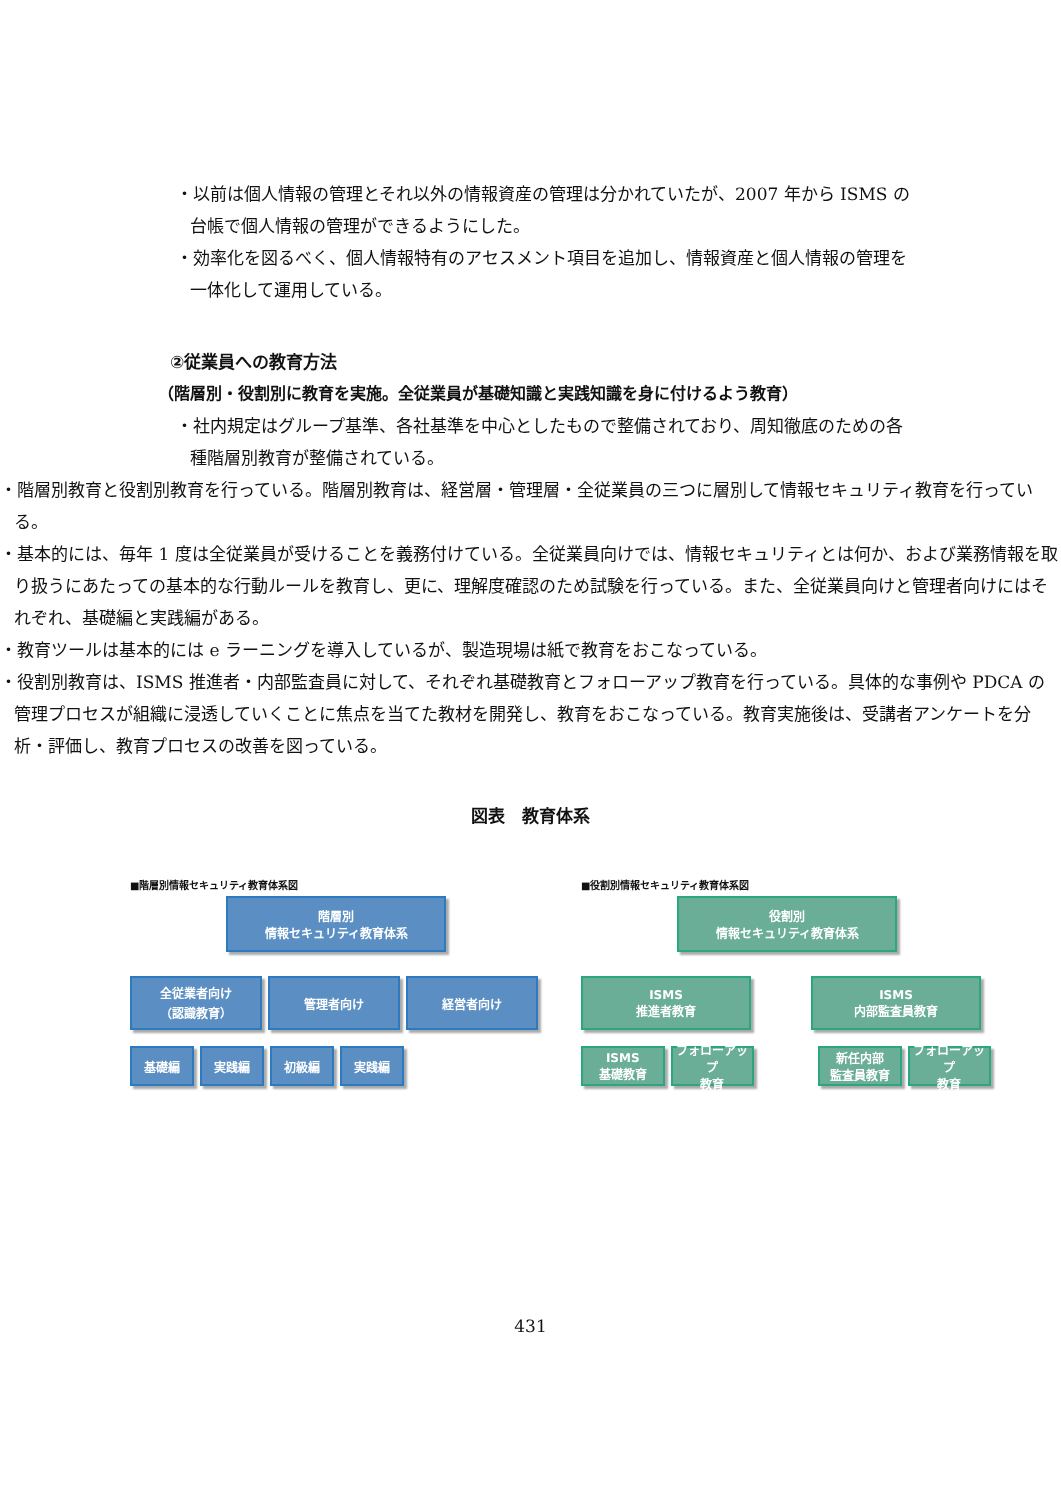・以前は個人情報の管理とそれ以外の情報資産の管理は分かれていたが、2007 年から ISMS の台帳で個人情報の管理ができるようにした。
・効率化を図るべく、個人情報特有のアセスメント項目を追加し、情報資産と個人情報の管理を一体化して運用している。
②従業員への教育方法
（階層別・役割別に教育を実施。全従業員が基礎知識と実践知識を身に付けるよう教育）
・社内規定はグループ基準、各社基準を中心としたもので整備されており、周知徹底のための各種階層別教育が整備されている。
・階層別教育と役割別教育を行っている。階層別教育は、経営層・管理層・全従業員の三つに層別して情報セキュリティ教育を行っている。
・基本的には、毎年 1 度は全従業員が受けることを義務付けている。全従業員向けでは、情報セキュリティとは何か、および業務情報を取り扱うにあたっての基本的な行動ルールを教育し、更に、理解度確認のため試験を行っている。また、全従業員向けと管理者向けにはそれぞれ、基礎編と実践編がある。
・教育ツールは基本的には e ラーニングを導入しているが、製造現場は紙で教育をおこなっている。
・役割別教育は、ISMS 推進者・内部監査員に対して、それぞれ基礎教育とフォローアップ教育を行っている。具体的な事例や PDCA の管理プロセスが組織に浸透していくことに焦点を当てた教材を開発し、教育をおこなっている。教育実施後は、受講者アンケートを分析・評価し、教育プロセスの改善を図っている。
図表　教育体系
■階層別情報セキュリティ教育体系図
階層別
情報セキュリティ教育体系
全従業者向け
（認識教育）
管理者向け 経営者向け
基礎編 実践編 初級編 実践編
■役割別情報セキュリティ教育体系図
役割別
情報セキュリティ教育体系
ISMS
推進者教育
ISMS
内部監査員教育
ISMS
基礎教育
フォローアップ
教育
新任内部
監査員教育
フォローアップ
教育
431